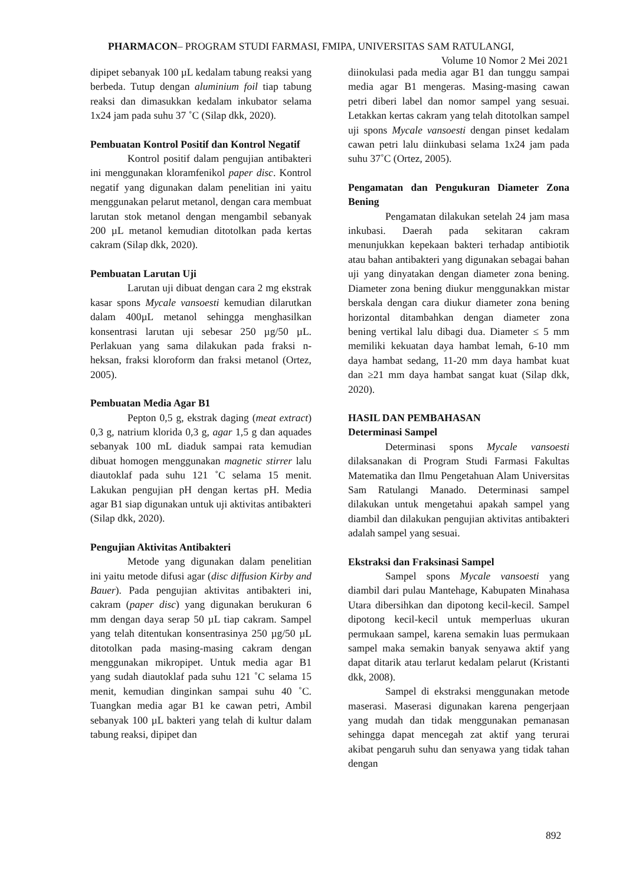PHARMACON– PROGRAM STUDI FARMASI, FMIPA, UNIVERSITAS SAM RATULANGI,
Volume 10 Nomor 2 Mei 2021
dipipet sebanyak 100 µL kedalam tabung reaksi yang berbeda. Tutup dengan aluminium foil tiap tabung reaksi dan dimasukkan kedalam inkubator selama 1x24 jam pada suhu 37 ˚C (Silap dkk, 2020).
Pembuatan Kontrol Positif dan Kontrol Negatif
Kontrol positif dalam pengujian antibakteri ini menggunakan kloramfenikol paper disc. Kontrol negatif yang digunakan dalam penelitian ini yaitu menggunakan pelarut metanol, dengan cara membuat larutan stok metanol dengan mengambil sebanyak 200 µL metanol kemudian ditotolkan pada kertas cakram (Silap dkk, 2020).
Pembuatan Larutan Uji
Larutan uji dibuat dengan cara 2 mg ekstrak kasar spons Mycale vansoesti kemudian dilarutkan dalam 400µL metanol sehingga menghasilkan konsentrasi larutan uji sebesar 250 µg/50 µL. Perlakuan yang sama dilakukan pada fraksi n-heksan, fraksi kloroform dan fraksi metanol (Ortez, 2005).
Pembuatan Media Agar B1
Pepton 0,5 g, ekstrak daging (meat extract) 0,3 g, natrium klorida 0,3 g, agar 1,5 g dan aquades sebanyak 100 mL diaduk sampai rata kemudian dibuat homogen menggunakan magnetic stirrer lalu diautoklaf pada suhu 121 ˚C selama 15 menit. Lakukan pengujian pH dengan kertas pH. Media agar B1 siap digunakan untuk uji aktivitas antibakteri (Silap dkk, 2020).
Pengujian Aktivitas Antibakteri
Metode yang digunakan dalam penelitian ini yaitu metode difusi agar (disc diffusion Kirby and Bauer). Pada pengujian aktivitas antibakteri ini, cakram (paper disc) yang digunakan berukuran 6 mm dengan daya serap 50 µL tiap cakram. Sampel yang telah ditentukan konsentrasinya 250 µg/50 µL ditotolkan pada masing-masing cakram dengan menggunakan mikropipet. Untuk media agar B1 yang sudah diautoklaf pada suhu 121 ˚C selama 15 menit, kemudian dinginkan sampai suhu 40 ˚C. Tuangkan media agar B1 ke cawan petri, Ambil sebanyak 100 µL bakteri yang telah di kultur dalam tabung reaksi, dipipet dan
diinokulasi pada media agar B1 dan tunggu sampai media agar B1 mengeras. Masing-masing cawan petri diberi label dan nomor sampel yang sesuai. Letakkan kertas cakram yang telah ditotolkan sampel uji spons Mycale vansoesti dengan pinset kedalam cawan petri lalu diinkubasi selama 1x24 jam pada suhu 37˚C (Ortez, 2005).
Pengamatan dan Pengukuran Diameter Zona Bening
Pengamatan dilakukan setelah 24 jam masa inkubasi. Daerah pada sekitaran cakram menunjukkan kepekaan bakteri terhadap antibiotik atau bahan antibakteri yang digunakan sebagai bahan uji yang dinyatakan dengan diameter zona bening. Diameter zona bening diukur menggunakkan mistar berskala dengan cara diukur diameter zona bening horizontal ditambahkan dengan diameter zona bening vertikal lalu dibagi dua. Diameter ≤ 5 mm memiliki kekuatan daya hambat lemah, 6-10 mm daya hambat sedang, 11-20 mm daya hambat kuat dan ≥21 mm daya hambat sangat kuat (Silap dkk, 2020).
HASIL DAN PEMBAHASAN
Determinasi Sampel
Determinasi spons Mycale vansoesti dilaksanakan di Program Studi Farmasi Fakultas Matematika dan Ilmu Pengetahuan Alam Universitas Sam Ratulangi Manado. Determinasi sampel dilakukan untuk mengetahui apakah sampel yang diambil dan dilakukan pengujian aktivitas antibakteri adalah sampel yang sesuai.
Ekstraksi dan Fraksinasi Sampel
Sampel spons Mycale vansoesti yang diambil dari pulau Mantehage, Kabupaten Minahasa Utara dibersihkan dan dipotong kecil-kecil. Sampel dipotong kecil-kecil untuk memperluas ukuran permukaan sampel, karena semakin luas permukaan sampel maka semakin banyak senyawa aktif yang dapat ditarik atau terlarut kedalam pelarut (Kristanti dkk, 2008).
Sampel di ekstraksi menggunakan metode maserasi. Maserasi digunakan karena pengerjaan yang mudah dan tidak menggunakan pemanasan sehingga dapat mencegah zat aktif yang terurai akibat pengaruh suhu dan senyawa yang tidak tahan dengan
892